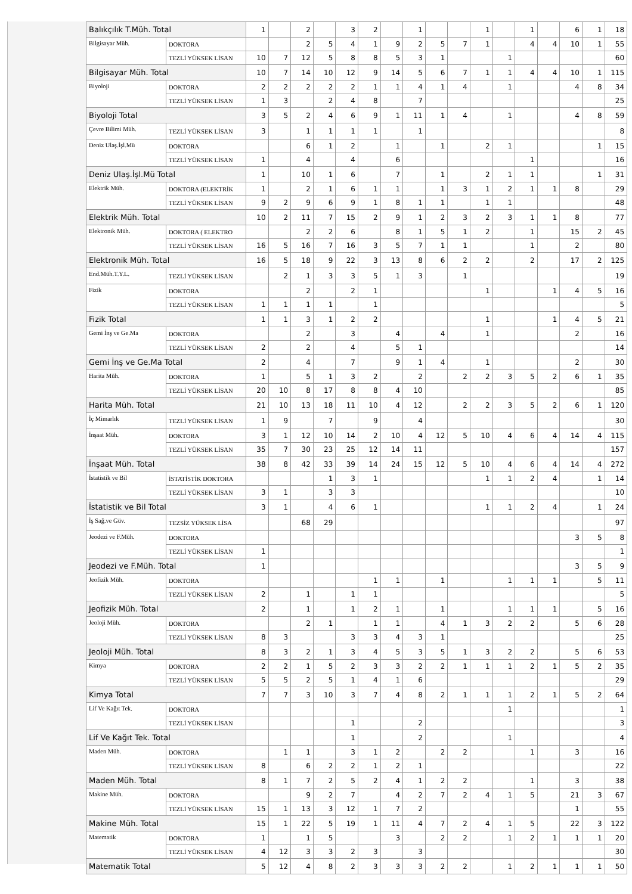| Balıkçılık T.Müh. Total | | 1 | | 2 | | 3 | 2 | | 1 | | | 1 | | 1 | | 6 | 1 | 18 |
| Bilgisayar Müh. | DOKTORA | | | 2 | 5 | 4 | 1 | 9 | 2 | 5 | 7 | 1 | | 4 | 4 | 10 | 1 | 55 |
| | TEZLİ YÜKSEK LİSAN | 10 | 7 | 12 | 5 | 8 | 8 | 5 | 3 | 1 | | | 1 | | | | | 60 |
| Bilgisayar Müh. Total | | 10 | 7 | 14 | 10 | 12 | 9 | 14 | 5 | 6 | 7 | 1 | 1 | 4 | 4 | 10 | 1 | 115 |
| Biyoloji | DOKTORA | 2 | 2 | 2 | 2 | 2 | 1 | 1 | 4 | 1 | 4 | | 1 | | | 4 | 8 | 34 |
| | TEZLİ YÜKSEK LİSAN | 1 | 3 | | 2 | 4 | 8 | | 7 | | | | | | | | | 25 |
| Biyoloji Total | | 3 | 5 | 2 | 4 | 6 | 9 | 1 | 11 | 1 | 4 | | 1 | | | 4 | 8 | 59 |
| Çevre Bilimi Müh. | TEZLİ YÜKSEK LİSAN | 3 | | 1 | 1 | 1 | 1 | | 1 | | | | | | | | | 8 |
| Deniz Ulaş.İşl.Mü | DOKTORA | | | 6 | 1 | 2 | | 1 | | 1 | | 2 | 1 | | | | 1 | 15 |
| | TEZLİ YÜKSEK LİSAN | 1 | | 4 | | 4 | | 6 | | | | | | 1 | | | | 16 |
| Deniz Ulaş.İşl.Mü Total | | 1 | | 10 | 1 | 6 | | 7 | | 1 | | 2 | 1 | 1 | | | 1 | 31 |
| Elektrik Müh. | DOKTORA (ELEKTRİK | 1 | | 2 | 1 | 6 | 1 | 1 | | 1 | 3 | 1 | 2 | 1 | 1 | 8 | | 29 |
| | TEZLİ YÜKSEK LİSAN | 9 | 2 | 9 | 6 | 9 | 1 | 8 | 1 | 1 | | 1 | 1 | | | | | 48 |
| Elektrik Müh. Total | | 10 | 2 | 11 | 7 | 15 | 2 | 9 | 1 | 2 | 3 | 2 | 3 | 1 | 1 | 8 | | 77 |
| Elektronik Müh. | DOKTORA ( ELEKTRO | | | 2 | 2 | 6 | | 8 | 1 | 5 | 1 | 2 | | 1 | | 15 | 2 | 45 |
| | TEZLİ YÜKSEK LİSAN | 16 | 5 | 16 | 7 | 16 | 3 | 5 | 7 | 1 | 1 | | | 1 | | 2 | | 80 |
| Elektronik Müh. Total | | 16 | 5 | 18 | 9 | 22 | 3 | 13 | 8 | 6 | 2 | 2 | | 2 | | 17 | 2 | 125 |
| End.Müh.T.Y.L. | TEZLİ YÜKSEK LİSAN | | 2 | 1 | 3 | 3 | 5 | 1 | 3 | | 1 | | | | | | | 19 |
| Fizik | DOKTORA | | | 2 | | 2 | 1 | | | | | 1 | | | 1 | 4 | 5 | 16 |
| | TEZLİ YÜKSEK LİSAN | 1 | 1 | 1 | 1 | | 1 | | | | | | | | | | | 5 |
| Fizik Total | | 1 | 1 | 3 | 1 | 2 | 2 | | | | | 1 | | | 1 | 4 | 5 | 21 |
| Gemi İnş ve Ge.Ma | DOKTORA | | | 2 | | 3 | | 4 | | 4 | | 1 | | | | 2 | | 16 |
| | TEZLİ YÜKSEK LİSAN | 2 | | 2 | | 4 | | 5 | 1 | | | | | | | | | 14 |
| Gemi İnş ve Ge.Ma Total | | 2 | | 4 | | 7 | | 9 | 1 | 4 | | 1 | | | | 2 | | 30 |
| Harita Müh. | DOKTORA | 1 | | 5 | 1 | 3 | 2 | | 2 | | 2 | 2 | 3 | 5 | 2 | 6 | 1 | 35 |
| | TEZLİ YÜKSEK LİSAN | 20 | 10 | 8 | 17 | 8 | 8 | 4 | 10 | | | | | | | | | 85 |
| Harita Müh. Total | | 21 | 10 | 13 | 18 | 11 | 10 | 4 | 12 | | 2 | 2 | 3 | 5 | 2 | 6 | 1 | 120 |
| İç Mimarlık | TEZLİ YÜKSEK LİSAN | 1 | 9 | | 7 | | 9 | | 4 | | | | | | | | | 30 |
| İnşaat Müh. | DOKTORA | 3 | 1 | 12 | 10 | 14 | 2 | 10 | 4 | 12 | 5 | 10 | 4 | 6 | 4 | 14 | 4 | 115 |
| | TEZLİ YÜKSEK LİSAN | 35 | 7 | 30 | 23 | 25 | 12 | 14 | 11 | | | | | | | | | 157 |
| İnşaat Müh. Total | | 38 | 8 | 42 | 33 | 39 | 14 | 24 | 15 | 12 | 5 | 10 | 4 | 6 | 4 | 14 | 4 | 272 |
| İstatistik ve Bil | İSTATİSTİK DOKTORA | | | | 1 | 3 | 1 | | | | | 1 | 1 | 2 | 4 | | 1 | 14 |
| | TEZLİ YÜKSEK LİSAN | 3 | 1 | | 3 | 3 | | | | | | | | | | | | 10 |
| İstatistik ve Bil Total | | 3 | 1 | | 4 | 6 | 1 | | | | | 1 | 1 | 2 | 4 | | 1 | 24 |
| İş Sağ.ve Güv. | TEZSİZ YÜKSEK LİSA | | | 68 | 29 | | | | | | | | | | | | | 97 |
| Jeodezi ve F.Müh. | DOKTORA | | | | | | | | | | | | | | | 3 | 5 | 8 |
| | TEZLİ YÜKSEK LİSAN | 1 | | | | | | | | | | | | | | | | 1 |
| Jeodezi ve F.Müh. Total | | 1 | | | | | | | | | | | | | | 3 | 5 | 9 |
| Jeofizik Müh. | DOKTORA | | | | | | 1 | 1 | | 1 | | | 1 | 1 | 1 | | 5 | 11 |
| | TEZLİ YÜKSEK LİSAN | 2 | | 1 | | 1 | 1 | | | | | | | | | | | 5 |
| Jeofizik Müh. Total | | 2 | | 1 | | 1 | 2 | 1 | | 1 | | | 1 | 1 | 1 | | 5 | 16 |
| Jeoloji Müh. | DOKTORA | | | 2 | 1 | | 1 | 1 | | 4 | 1 | 3 | 2 | 2 | | 5 | 6 | 28 |
| | TEZLİ YÜKSEK LİSAN | 8 | 3 | | | 3 | 3 | 4 | 3 | 1 | | | | | | | | 25 |
| Jeoloji Müh. Total | | 8 | 3 | 2 | 1 | 3 | 4 | 5 | 3 | 5 | 1 | 3 | 2 | 2 | | 5 | 6 | 53 |
| Kimya | DOKTORA | 2 | 2 | 1 | 5 | 2 | 3 | 3 | 2 | 2 | 1 | 1 | 1 | 2 | 1 | 5 | 2 | 35 |
| | TEZLİ YÜKSEK LİSAN | 5 | 5 | 2 | 5 | 1 | 4 | 1 | 6 | | | | | | | | | 29 |
| Kimya Total | | 7 | 7 | 3 | 10 | 3 | 7 | 4 | 8 | 2 | 1 | 1 | 1 | 2 | 1 | 5 | 2 | 64 |
| Lif Ve Kağıt Tek. | DOKTORA | | | | | | | | | | | | 1 | | | | | 1 |
| | TEZLİ YÜKSEK LİSAN | | | | | 1 | | | 2 | | | | | | | | | 3 |
| Lif Ve Kağıt Tek. Total | | | | | | 1 | | | 2 | | | | 1 | | | | | 4 |
| Maden Müh. | DOKTORA | | 1 | 1 | | 3 | 1 | 2 | | 2 | 2 | | | 1 | | 3 | | 16 |
| | TEZLİ YÜKSEK LİSAN | 8 | | 6 | 2 | 2 | 1 | 2 | 1 | | | | | | | | | 22 |
| Maden Müh. Total | | 8 | 1 | 7 | 2 | 5 | 2 | 4 | 1 | 2 | 2 | | | 1 | | 3 | | 38 |
| Makine Müh. | DOKTORA | | | 9 | 2 | 7 | | 4 | 2 | 7 | 2 | 4 | 1 | 5 | | 21 | 3 | 67 |
| | TEZLİ YÜKSEK LİSAN | 15 | 1 | 13 | 3 | 12 | 1 | 7 | 2 | | | | | | | 1 | | 55 |
| Makine Müh. Total | | 15 | 1 | 22 | 5 | 19 | 1 | 11 | 4 | 7 | 2 | 4 | 1 | 5 | | 22 | 3 | 122 |
| Matematik | DOKTORA | 1 | | 1 | 5 | | | 3 | | 2 | 2 | | 1 | 2 | 1 | 1 | 1 | 20 |
| | TEZLİ YÜKSEK LİSAN | 4 | 12 | 3 | 3 | 2 | 3 | | 3 | | | | | | | | | 30 |
| Matematik Total | | 5 | 12 | 4 | 8 | 2 | 3 | 3 | 3 | 2 | 2 | | 1 | 2 | 1 | 1 | 1 | 50 |